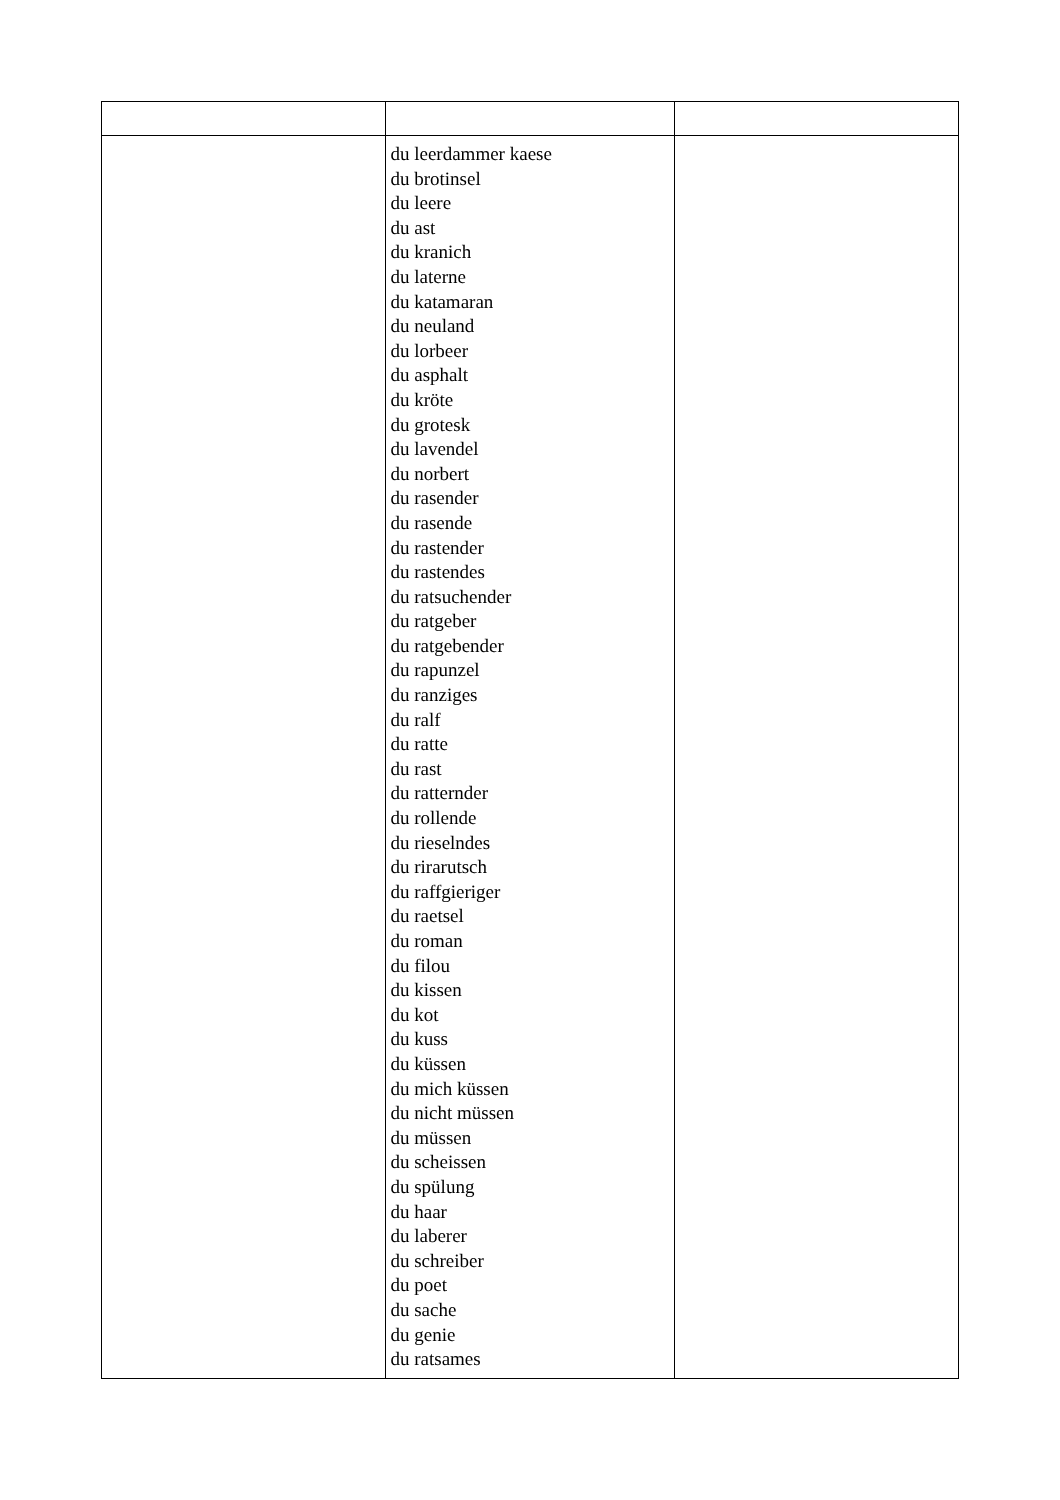| | du leerdammer kaese du brotinsel du leere du ast du kranich du laterne du katamaran du neuland du lorbeer du asphalt du kröte du grotesk du lavendel du norbert du rasender du rasende du rastender du rastendes du ratsuchender du ratgeber du ratgebender du rapunzel du ranziges du ralf du ratte du rast du ratternder du rollende du rieselndes du rirarutsch du raffgieriger du raetsel du roman du filou du kissen du kot du kuss du küssen du mich küssen du nicht müssen du müssen du scheissen du spülung du haar du laberer du schreiber du poet du sache du genie du ratsames | |